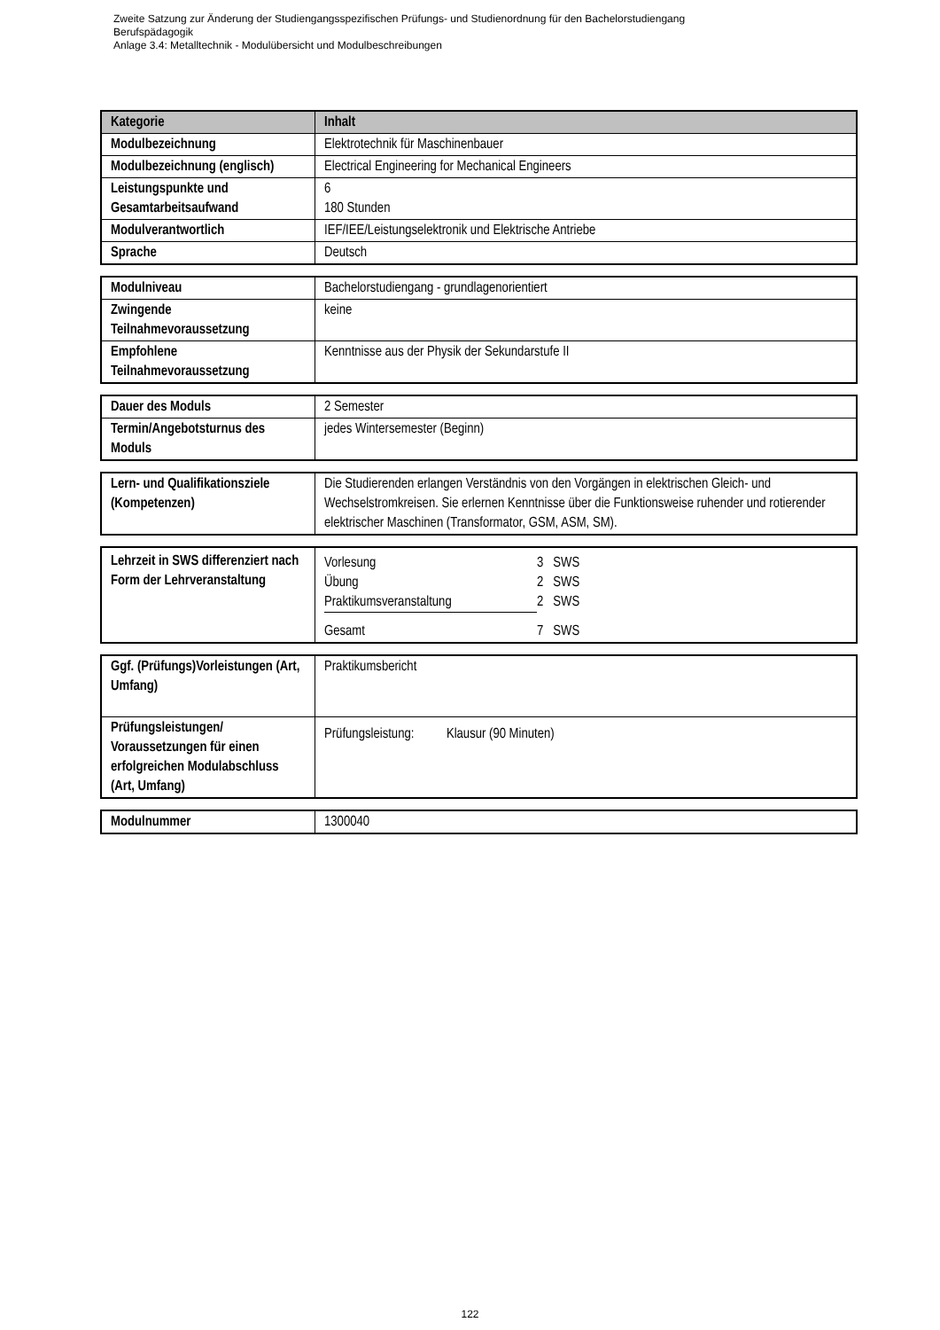Zweite Satzung zur Änderung der Studiengangsspezifischen Prüfungs- und Studienordnung für den Bachelorstudiengang
Berufspädagogik
Anlage 3.4: Metalltechnik - Modulübersicht und Modulbeschreibungen
| Kategorie | Inhalt |
| --- | --- |
| Modulbezeichnung | Elektrotechnik für Maschinenbauer |
| Modulbezeichnung (englisch) | Electrical Engineering for Mechanical Engineers |
| Leistungspunkte und Gesamtarbeitsaufwand | 6 180 Stunden |
| Modulverantwortlich | IEF/IEE/Leistungselektronik und Elektrische Antriebe |
| Sprache | Deutsch |
| Modulniveau | Bachelorstudiengang - grundlagenorientiert |
| Zwingende Teilnahmevoraussetzung | keine |
| Empfohlene Teilnahmevoraussetzung | Kenntnisse aus der Physik der Sekundarstufe II |
| Dauer des Moduls | 2 Semester |
| Termin/Angebotsturnus des Moduls | jedes Wintersemester (Beginn) |
| Lern- und Qualifikationsziele (Kompetenzen) | Die Studierenden erlangen Verständnis von den Vorgängen in elektrischen Gleich- und Wechselstromkreisen. Sie erlernen Kenntnisse über die Funktionsweise ruhender und rotierender elektrischer Maschinen (Transformator, GSM, ASM, SM). |
| Lehrzeit in SWS differenziert nach Form der Lehrveranstaltung | / Vorlesung / 3 SWS / / Übung / 2 SWS / / Praktikumsveranstaltung / 2 SWS / / Gesamt / 7 SWS / |
| Ggf. (Prüfungs)Vorleistungen (Art, Umfang) | Praktikumsbericht |
| Prüfungsleistungen/ Voraussetzungen für einen erfolgreichen Modulabschluss (Art, Umfang) | Prüfungsleistung: Klausur (90 Minuten) |
| Modulnummer | 1300040 |
122